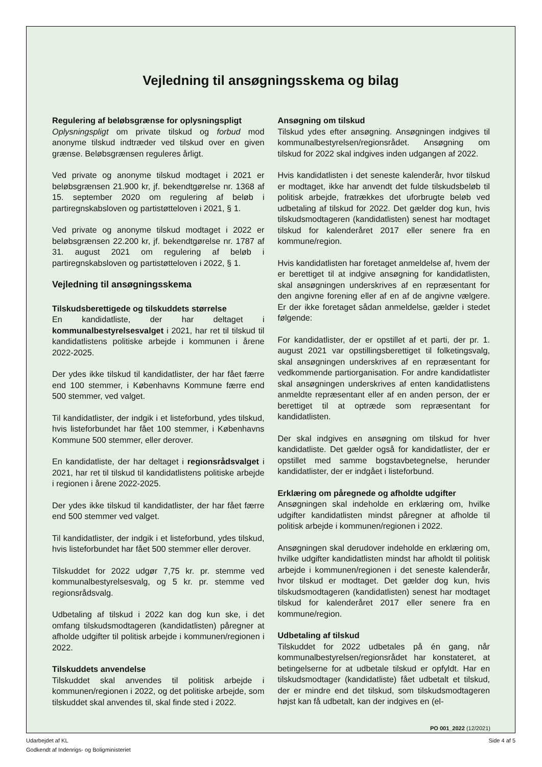Vejledning til ansøgningsskema og bilag
Regulering af beløbsgrænse for oplysningspligt
Oplysningspligt om private tilskud og forbud mod anonyme tilskud indtræder ved tilskud over en given grænse. Beløbsgrænsen reguleres årligt.
Ved private og anonyme tilskud modtaget i 2021 er beløbsgrænsen 21.900 kr, jf. bekendtgørelse nr. 1368 af 15. september 2020 om regulering af beløb i partiregnskabsloven og partistøtteloven i 2021, § 1.
Ved private og anonyme tilskud modtaget i 2022 er beløbsgrænsen 22.200 kr, jf. bekendtgørelse nr. 1787 af 31. august 2021 om regulering af beløb i partiregnskabsloven og partistøtteloven i 2022, § 1.
Vejledning til ansøgningsskema
Tilskudsberettigede og tilskuddets størrelse
En kandidatliste, der har deltaget i kommunalbestyrelsesvalget i 2021, har ret til tilskud til kandidatlistens politiske arbejde i kommunen i årene 2022-2025.
Der ydes ikke tilskud til kandidatlister, der har fået færre end 100 stemmer, i Københavns Kommune færre end 500 stemmer, ved valget.
Til kandidatlister, der indgik i et listeforbund, ydes tilskud, hvis listeforbundet har fået 100 stemmer, i Københavns Kommune 500 stemmer, eller derover.
En kandidatliste, der har deltaget i regionsrådsvalget i 2021, har ret til tilskud til kandidatlistens politiske arbejde i regionen i årene 2022-2025.
Der ydes ikke tilskud til kandidatlister, der har fået færre end 500 stemmer ved valget.
Til kandidatlister, der indgik i et listeforbund, ydes tilskud, hvis listeforbundet har fået 500 stemmer eller derover.
Tilskuddet for 2022 udgør 7,75 kr. pr. stemme ved kommunalbestyrelsesvalg, og 5 kr. pr. stemme ved regionsrådsvalg.
Udbetaling af tilskud i 2022 kan dog kun ske, i det omfang tilskudsmodtageren (kandidatlisten) påregner at afholde udgifter til politisk arbejde i kommunen/regionen i 2022.
Tilskuddets anvendelse
Tilskuddet skal anvendes til politisk arbejde i kommunen/regionen i 2022, og det politiske arbejde, som tilskuddet skal anvendes til, skal finde sted i 2022.
Ansøgning om tilskud
Tilskud ydes efter ansøgning. Ansøgningen indgives til kommunalbestyrelsen/regionsrådet. Ansøgning om tilskud for 2022 skal indgives inden udgangen af 2022.
Hvis kandidatlisten i det seneste kalenderår, hvor tilskud er modtaget, ikke har anvendt det fulde tilskudsbeløb til politisk arbejde, fratrækkes det uforbrugte beløb ved udbetaling af tilskud for 2022. Det gælder dog kun, hvis tilskudsmodtageren (kandidatlisten) senest har modtaget tilskud for kalenderåret 2017 eller senere fra en kommune/region.
Hvis kandidatlisten har foretaget anmeldelse af, hvem der er berettiget til at indgive ansøgning for kandidatlisten, skal ansøgningen underskrives af en repræsentant for den angivne forening eller af en af de angivne vælgere. Er der ikke foretaget sådan anmeldelse, gælder i stedet følgende:
For kandidatlister, der er opstillet af et parti, der pr. 1. august 2021 var opstillingsberettiget til folketingsvalg, skal ansøgningen underskrives af en repræsentant for vedkommende partiorganisation. For andre kandidatlister skal ansøgningen underskrives af enten kandidatlistens anmeldte repræsentant eller af en anden person, der er berettiget til at optræde som repræsentant for kandidatlisten.
Der skal indgives en ansøgning om tilskud for hver kandidatliste. Det gælder også for kandidatlister, der er opstillet med samme bogstavbetegnelse, herunder kandidatlister, der er indgået i listeforbund.
Erklæring om påregnede og afholdte udgifter
Ansøgningen skal indeholde en erklæring om, hvilke udgifter kandidatlisten mindst påregner at afholde til politisk arbejde i kommunen/regionen i 2022.
Ansøgningen skal derudover indeholde en erklæring om, hvilke udgifter kandidatlisten mindst har afholdt til politisk arbejde i kommunen/regionen i det seneste kalenderår, hvor tilskud er modtaget. Det gælder dog kun, hvis tilskudsmodtageren (kandidatlisten) senest har modtaget tilskud for kalenderåret 2017 eller senere fra en kommune/region.
Udbetaling af tilskud
Tilskuddet for 2022 udbetales på én gang, når kommunalbestyrelsen/regionsrådet har konstateret, at betingelserne for at udbetale tilskud er opfyldt. Har en tilskudsmodtager (kandidatliste) fået udbetalt et tilskud, der er mindre end det tilskud, som tilskudsmodtageren højst kan få udbetalt, kan der indgives en (el-
PO 001_2022 (12/2021)
Udarbejdet af KL
Godkendt af Indenrigs- og Boligministeriet
Side 4 af 5